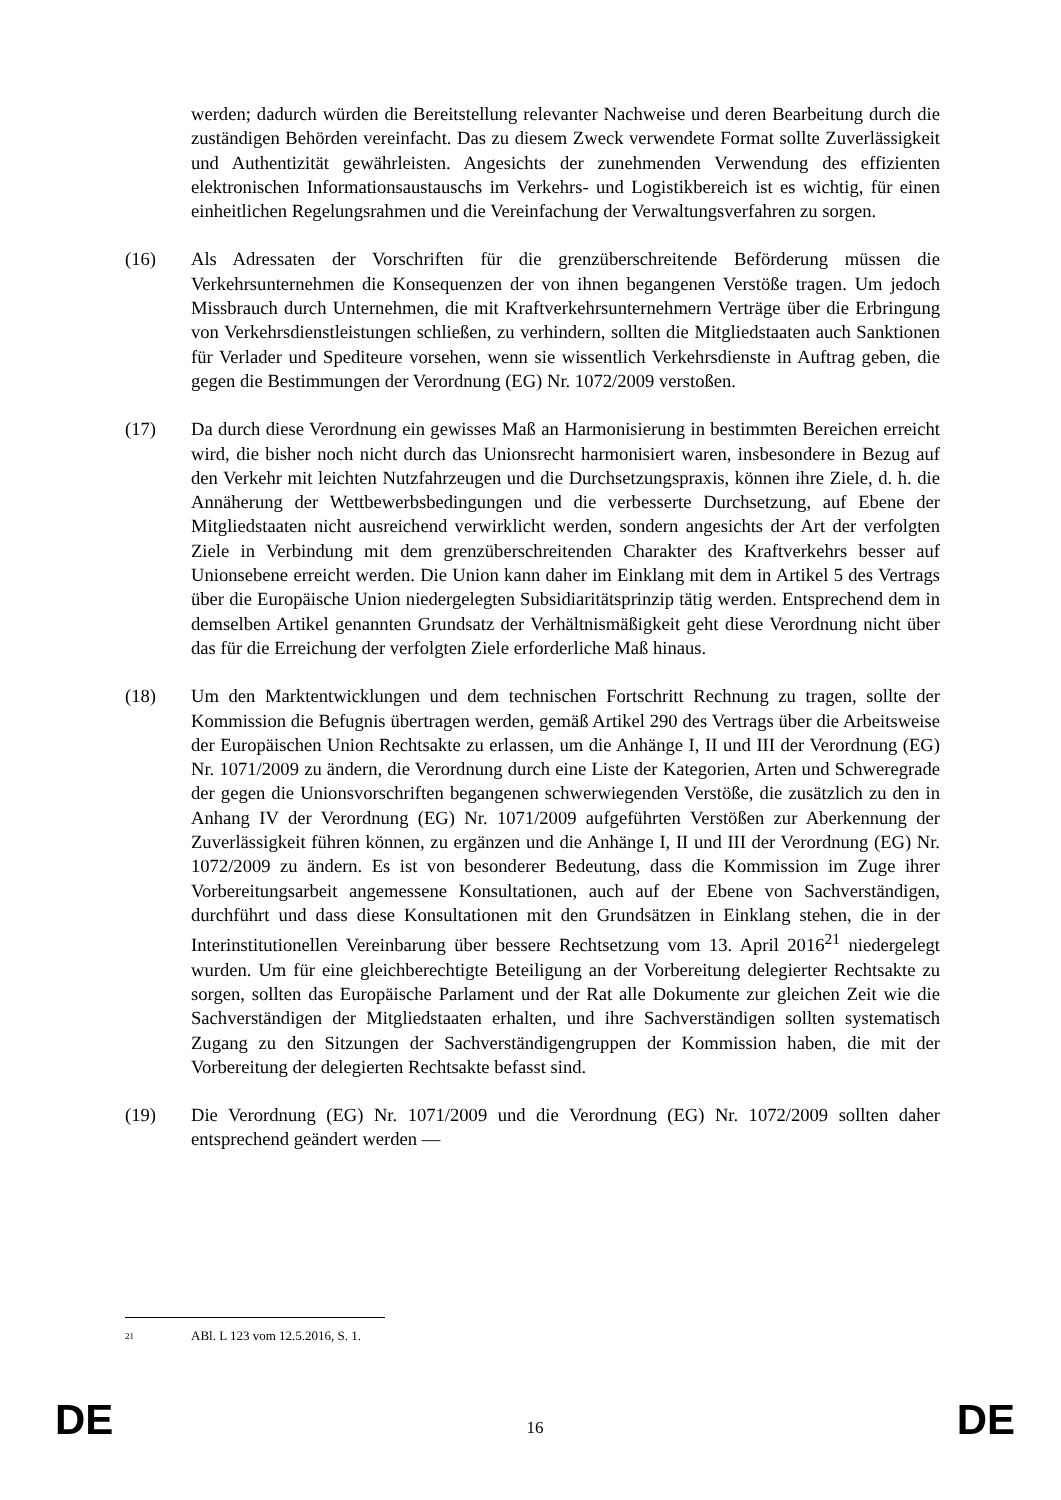werden; dadurch würden die Bereitstellung relevanter Nachweise und deren Bearbeitung durch die zuständigen Behörden vereinfacht. Das zu diesem Zweck verwendete Format sollte Zuverlässigkeit und Authentizität gewährleisten. Angesichts der zunehmenden Verwendung des effizienten elektronischen Informationsaustauschs im Verkehrs- und Logistikbereich ist es wichtig, für einen einheitlichen Regelungsrahmen und die Vereinfachung der Verwaltungsverfahren zu sorgen.
(16) Als Adressaten der Vorschriften für die grenzüberschreitende Beförderung müssen die Verkehrsunternehmen die Konsequenzen der von ihnen begangenen Verstöße tragen. Um jedoch Missbrauch durch Unternehmen, die mit Kraftverkehrsunternehmern Verträge über die Erbringung von Verkehrsdienstleistungen schließen, zu verhindern, sollten die Mitgliedstaaten auch Sanktionen für Verlader und Spediteure vorsehen, wenn sie wissentlich Verkehrsdienste in Auftrag geben, die gegen die Bestimmungen der Verordnung (EG) Nr. 1072/2009 verstoßen.
(17) Da durch diese Verordnung ein gewisses Maß an Harmonisierung in bestimmten Bereichen erreicht wird, die bisher noch nicht durch das Unionsrecht harmonisiert waren, insbesondere in Bezug auf den Verkehr mit leichten Nutzfahrzeugen und die Durchsetzungspraxis, können ihre Ziele, d. h. die Annäherung der Wettbewerbsbedingungen und die verbesserte Durchsetzung, auf Ebene der Mitgliedstaaten nicht ausreichend verwirklicht werden, sondern angesichts der Art der verfolgten Ziele in Verbindung mit dem grenzüberschreitenden Charakter des Kraftverkehrs besser auf Unionsebene erreicht werden. Die Union kann daher im Einklang mit dem in Artikel 5 des Vertrags über die Europäische Union niedergelegten Subsidiaritätsprinzip tätig werden. Entsprechend dem in demselben Artikel genannten Grundsatz der Verhältnismäßigkeit geht diese Verordnung nicht über das für die Erreichung der verfolgten Ziele erforderliche Maß hinaus.
(18) Um den Marktentwicklungen und dem technischen Fortschritt Rechnung zu tragen, sollte der Kommission die Befugnis übertragen werden, gemäß Artikel 290 des Vertrags über die Arbeitsweise der Europäischen Union Rechtsakte zu erlassen, um die Anhänge I, II und III der Verordnung (EG) Nr. 1071/2009 zu ändern, die Verordnung durch eine Liste der Kategorien, Arten und Schweregrade der gegen die Unionsvorschriften begangenen schwerwiegenden Verstöße, die zusätzlich zu den in Anhang IV der Verordnung (EG) Nr. 1071/2009 aufgeführten Verstößen zur Aberkennung der Zuverlässigkeit führen können, zu ergänzen und die Anhänge I, II und III der Verordnung (EG) Nr. 1072/2009 zu ändern. Es ist von besonderer Bedeutung, dass die Kommission im Zuge ihrer Vorbereitungsarbeit angemessene Konsultationen, auch auf der Ebene von Sachverständigen, durchführt und dass diese Konsultationen mit den Grundsätzen in Einklang stehen, die in der Interinstitutionellen Vereinbarung über bessere Rechtsetzung vom 13. April 2016<sup>21</sup> niedergelegt wurden. Um für eine gleichberechtigte Beteiligung an der Vorbereitung delegierter Rechtsakte zu sorgen, sollten das Europäische Parlament und der Rat alle Dokumente zur gleichen Zeit wie die Sachverständigen der Mitgliedstaaten erhalten, und ihre Sachverständigen sollten systematisch Zugang zu den Sitzungen der Sachverständigengruppen der Kommission haben, die mit der Vorbereitung der delegierten Rechtsakte befasst sind.
(19) Die Verordnung (EG) Nr. 1071/2009 und die Verordnung (EG) Nr. 1072/2009 sollten daher entsprechend geändert werden —
21
ABl. L 123 vom 12.5.2016, S. 1.
DE 16 DE